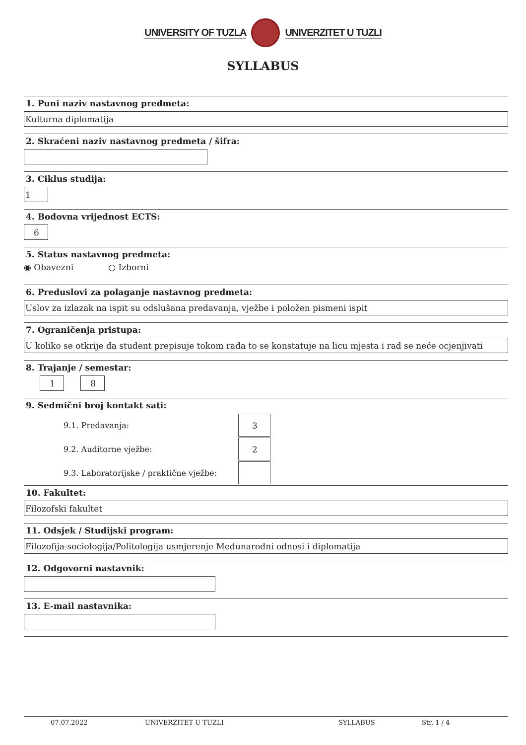UNIVERSITY OF TUZLA UNIVERZITET U TUZLI
SYLLABUS
1. Puni naziv nastavnog predmeta:
Kulturna diplomatija
2. Skraćeni naziv nastavnog predmeta / šifra:
3. Ciklus studija:
1
4. Bodovna vrijednost ECTS:
6
5. Status nastavnog predmeta:
◉ Obavezni ○ Izborni
6. Preduslovi za polaganje nastavnog predmeta:
Uslov za izlazak na ispit su odslušana predavanja, vježbe i položen pismeni ispit
7. Ograničenja pristupa:
U koliko se otkrije da student prepisuje tokom rada to se konstatuje na licu mjesta i rad se neće ocjenjivati
8. Trajanje / semestar:
1 8
9. Sedmični broj kontakt sati:
9.1. Predavanja:
3
9.2. Auditorne vježbe:
2
9.3. Laboratorijske / praktične vježbe:
10. Fakultet:
Filozofski fakultet
11. Odsjek / Studijski program:
Filozofija-sociologija/Politologija usmjerenje Međunarodni odnosi i diplomatija
12. Odgovorni nastavnik:
13. E-mail nastavnika:
07.07.2022 UNIVERZITET U TUZLI SYLLABUS Str. 1 / 4